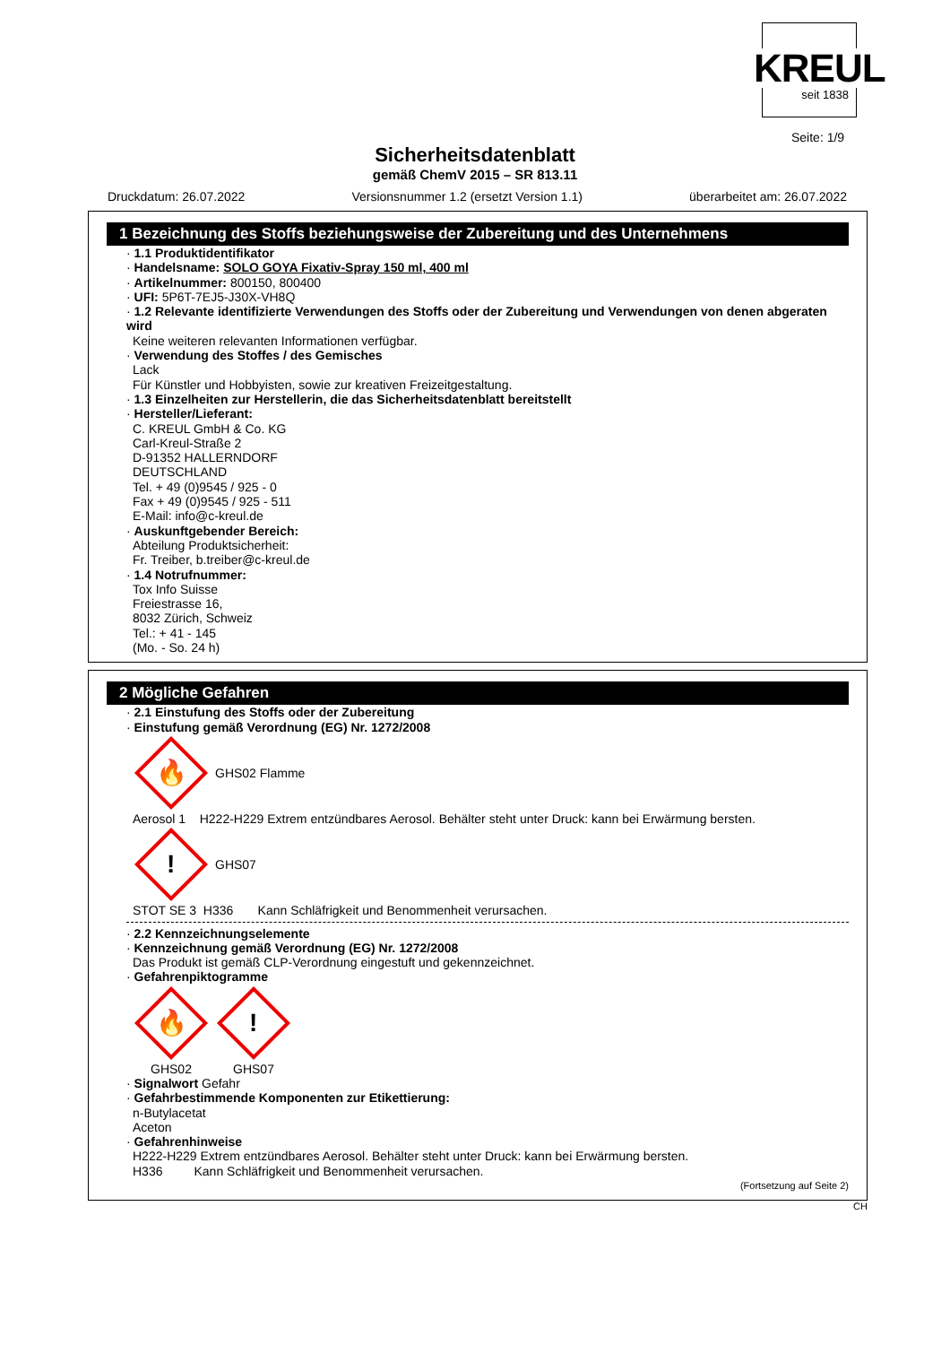KREUL seit 1838
Seite: 1/9
Sicherheitsdatenblatt
gemäß ChemV 2015 – SR 813.11
Druckdatum: 26.07.2022 Versionsnummer 1.2 (ersetzt Version 1.1) überarbeitet am: 26.07.2022
1 Bezeichnung des Stoffs beziehungsweise der Zubereitung und des Unternehmens
· 1.1 Produktidentifikator
· Handelsname: SOLO GOYA Fixativ-Spray 150 ml, 400 ml
· Artikelnummer: 800150, 800400
· UFI: 5P6T-7EJ5-J30X-VH8Q
· 1.2 Relevante identifizierte Verwendungen des Stoffs oder der Zubereitung und Verwendungen von denen abgeraten wird
Keine weiteren relevanten Informationen verfügbar.
· Verwendung des Stoffes / des Gemisches
Lack
Für Künstler und Hobbyisten, sowie zur kreativen Freizeitgestaltung.
· 1.3 Einzelheiten zur Herstellerin, die das Sicherheitsdatenblatt bereitstellt
· Hersteller/Lieferant:
C. KREUL GmbH & Co. KG
Carl-Kreul-Straße 2
D-91352 HALLERNDORF
DEUTSCHLAND
Tel. + 49 (0)9545 / 925 - 0
Fax + 49 (0)9545 / 925 - 511
E-Mail: info@c-kreul.de
· Auskunftgebender Bereich:
Abteilung Produktsicherheit:
Fr. Treiber, b.treiber@c-kreul.de
· 1.4 Notrufnummer:
Tox Info Suisse
Freiestrasse 16,
8032 Zürich, Schweiz
Tel.: + 41 - 145
(Mo. - So. 24 h)
2 Mögliche Gefahren
· 2.1 Einstufung des Stoffs oder der Zubereitung
· Einstufung gemäß Verordnung (EG) Nr. 1272/2008
🔥
GHS02 Flamme
Aerosol 1 H222-H229 Extrem entzündbares Aerosol. Behälter steht unter Druck: kann bei Erwärmung bersten.
!
GHS07
STOT SE 3 H336 Kann Schläfrigkeit und Benommenheit verursachen.
· 2.2 Kennzeichnungselemente
· Kennzeichnung gemäß Verordnung (EG) Nr. 1272/2008
Das Produkt ist gemäß CLP-Verordnung eingestuft und gekennzeichnet.
· Gefahrenpiktogramme
🔥
GHS02
!
GHS07
· Signalwort Gefahr
· Gefahrbestimmende Komponenten zur Etikettierung:
n-Butylacetat
Aceton
· Gefahrenhinweise
H222-H229 Extrem entzündbares Aerosol. Behälter steht unter Druck: kann bei Erwärmung bersten.
H336 Kann Schläfrigkeit und Benommenheit verursachen.
(Fortsetzung auf Seite 2)
CH